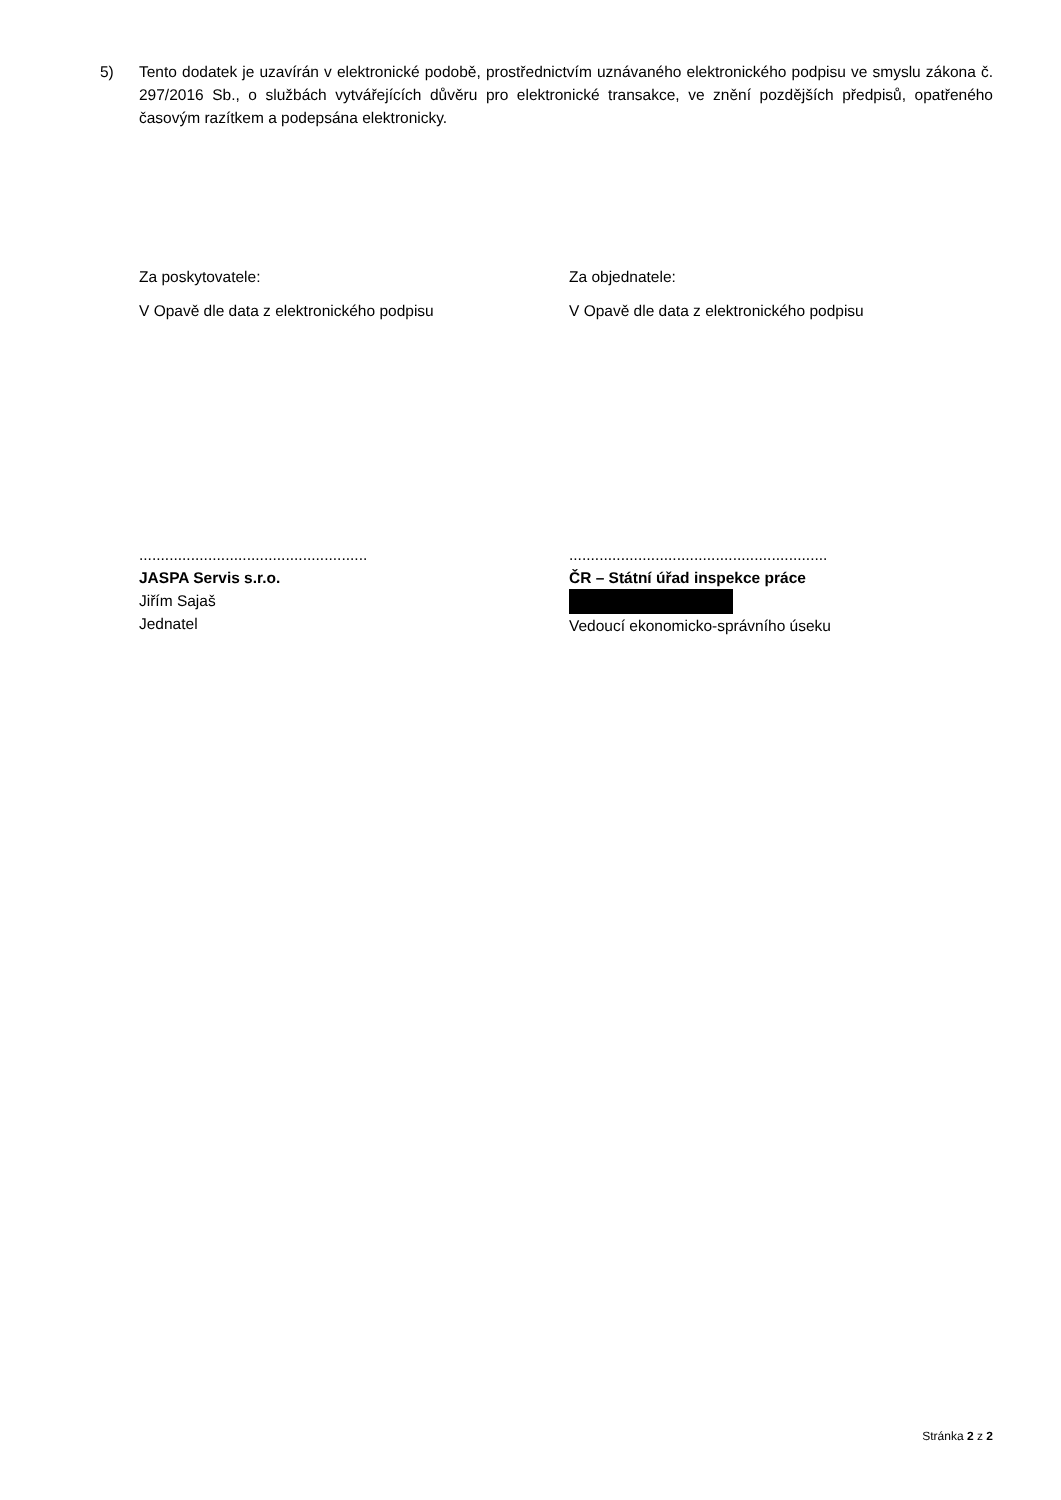5) Tento dodatek je uzavírán v elektronické podobě, prostřednictvím uznávaného elektronického podpisu ve smyslu zákona č. 297/2016 Sb., o službách vytvářejících důvěru pro elektronické transakce, ve znění pozdějších předpisů, opatřeného časovým razítkem a podepsána elektronicky.
Za poskytovatele:
V Opavě dle data z elektronického podpisu
.....................................................
JASPA Servis s.r.o.
Jiřím Sajaš
Jednatel
Za objednatele:
V Opavě dle data z elektronického podpisu
............................................................
ČR – Státní úřad inspekce práce
Vedoucí ekonomicko-správního úseku
Stránka 2 z 2